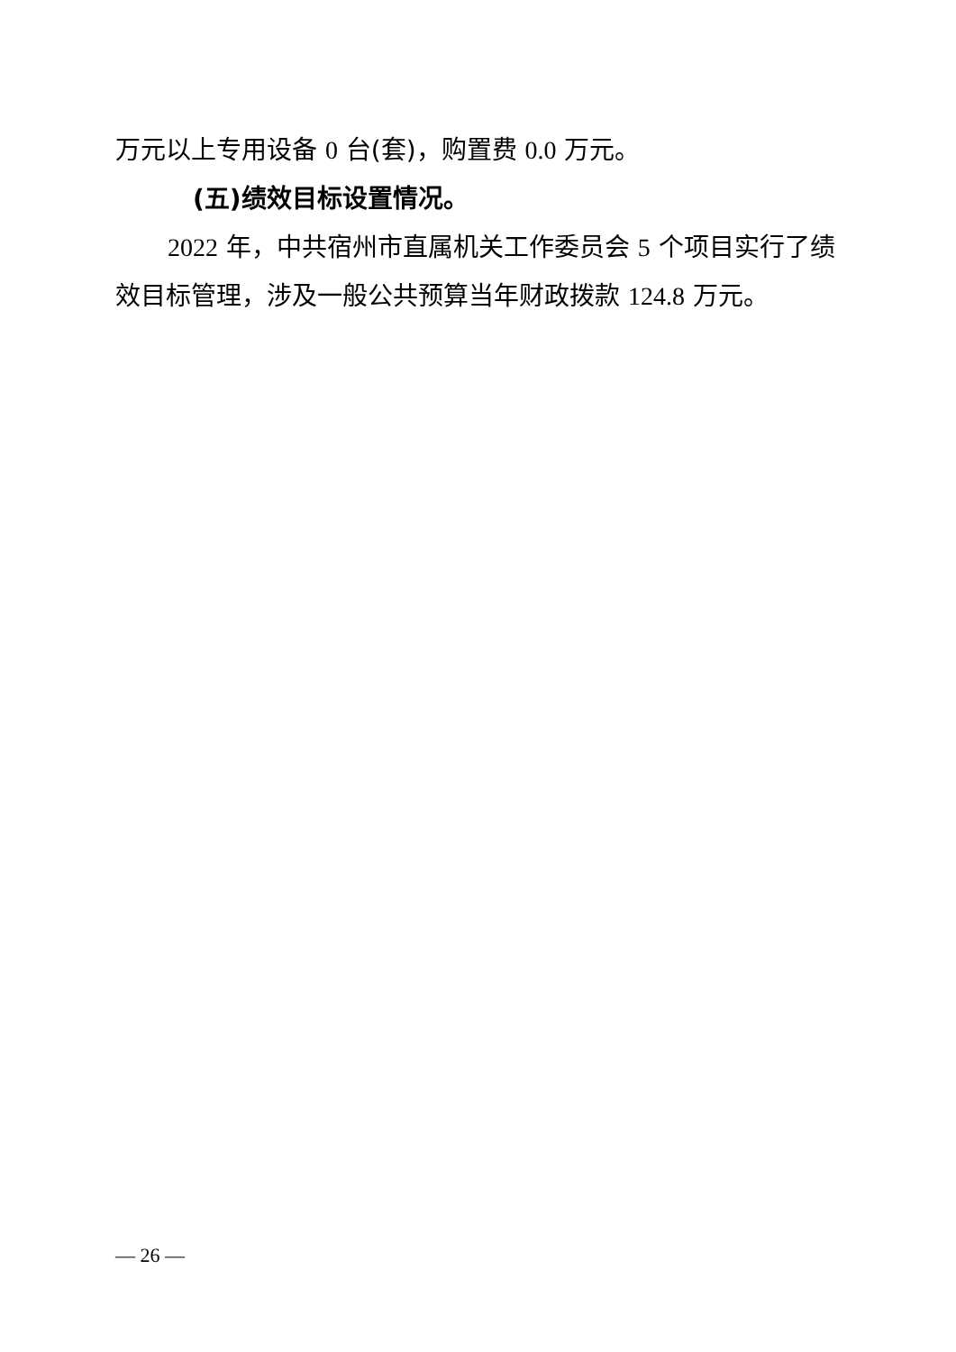万元以上专用设备 0 台(套)，购置费 0.0 万元。
(五)绩效目标设置情况。
2022 年，中共宿州市直属机关工作委员会 5 个项目实行了绩效目标管理，涉及一般公共预算当年财政拨款 124.8 万元。
— 26 —